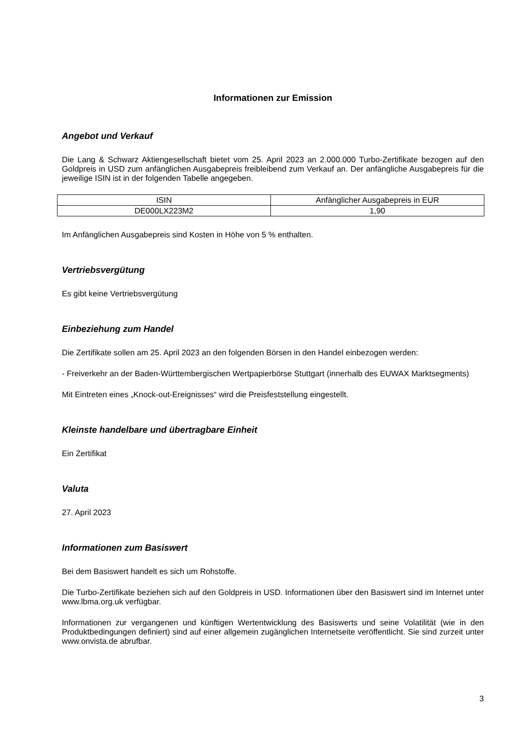Informationen zur Emission
Angebot und Verkauf
Die Lang & Schwarz Aktiengesellschaft bietet vom 25. April 2023 an 2.000.000 Turbo-Zertifikate bezogen auf den Goldpreis in USD zum anfänglichen Ausgabepreis freibleibend zum Verkauf an. Der anfängliche Ausgabepreis für die jeweilige ISIN ist in der folgenden Tabelle angegeben.
| ISIN | Anfänglicher Ausgabepreis in EUR |
| DE000LX223M2 | 1,90 |
Im Anfänglichen Ausgabepreis sind Kosten in Höhe von 5 % enthalten.
Vertriebsvergütung
Es gibt keine Vertriebsvergütung
Einbeziehung zum Handel
Die Zertifikate sollen am 25. April 2023 an den folgenden Börsen in den Handel einbezogen werden:
- Freiverkehr an der Baden-Württembergischen Wertpapierbörse Stuttgart (innerhalb des EUWAX Marktsegments)
Mit Eintreten eines „Knock-out-Ereignisses“ wird die Preisfeststellung eingestellt.
Kleinste handelbare und übertragbare Einheit
Ein Zertifikat
Valuta
27. April 2023
Informationen zum Basiswert
Bei dem Basiswert handelt es sich um Rohstoffe.
Die Turbo-Zertifikate beziehen sich auf den Goldpreis in USD. Informationen über den Basiswert sind im Internet unter www.lbma.org.uk verfügbar.
Informationen zur vergangenen und künftigen Wertentwicklung des Basiswerts und seine Volatilität (wie in den Produktbedingungen definiert) sind auf einer allgemein zugänglichen Internetseite veröffentlicht. Sie sind zurzeit unter www.onvista.de abrufbar.
3